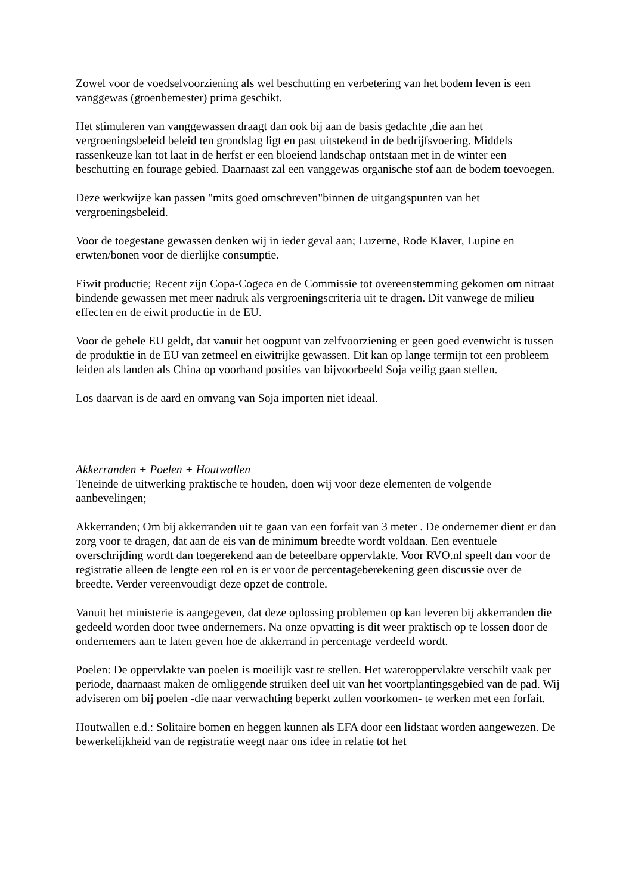Zowel voor de voedselvoorziening als wel beschutting en verbetering van het bodem leven is een vanggewas (groenbemester) prima geschikt.
Het stimuleren van vanggewassen draagt dan ook bij aan de basis gedachte ,die aan het vergroeningsbeleid beleid ten grondslag ligt en past uitstekend in de bedrijfsvoering. Middels rassenkeuze kan tot laat in de herfst er een bloeiend landschap ontstaan met in de winter een beschutting en fourage gebied. Daarnaast zal een vanggewas organische stof aan de bodem toevoegen.
Deze werkwijze kan passen "mits goed omschreven"binnen de uitgangspunten van het vergroeningsbeleid.
Voor de toegestane gewassen denken wij in ieder geval aan; Luzerne, Rode Klaver, Lupine en erwten/bonen voor de dierlijke consumptie.
Eiwit productie; Recent zijn Copa-Cogeca en de Commissie tot overeenstemming gekomen om nitraat bindende gewassen met meer nadruk als vergroeningscriteria uit te dragen. Dit vanwege de milieu effecten en de eiwit productie in de EU.
Voor de gehele EU geldt, dat vanuit het oogpunt van zelfvoorziening er geen goed evenwicht is tussen de produktie in de EU van zetmeel en eiwitrijke gewassen. Dit kan op lange termijn tot een probleem leiden als landen als China op voorhand posities van bijvoorbeeld Soja veilig gaan stellen.
Los daarvan is de aard en omvang van Soja importen niet ideaal.
Akkerranden + Poelen + Houtwallen
Teneinde de uitwerking praktische te houden, doen wij voor deze elementen de volgende aanbevelingen;
Akkerranden; Om bij akkerranden uit te gaan van een forfait van 3 meter . De ondernemer dient er dan zorg voor te dragen, dat aan de eis van de minimum breedte wordt voldaan. Een eventuele overschrijding wordt dan toegerekend aan de beteelbare oppervlakte. Voor RVO.nl speelt dan voor de registratie alleen de lengte een rol en is er voor de percentageberekening geen discussie over de breedte. Verder vereenvoudigt deze opzet de controle.
Vanuit het ministerie is aangegeven, dat deze oplossing problemen op kan leveren bij akkerranden die gedeeld worden door twee ondernemers. Na onze opvatting is dit weer praktisch op te lossen door de ondernemers aan te laten geven hoe de akkerrand in percentage verdeeld wordt.
Poelen: De oppervlakte van poelen is moeilijk vast te stellen. Het wateroppervlakte verschilt vaak per periode, daarnaast maken de omliggende struiken deel uit van het voortplantingsgebied van de pad. Wij adviseren om bij poelen -die naar verwachting beperkt zullen voorkomen- te werken met een forfait.
Houtwallen e.d.: Solitaire bomen en heggen kunnen als EFA door een lidstaat worden aangewezen. De bewerkelijkheid van de registratie weegt naar ons idee in relatie tot het